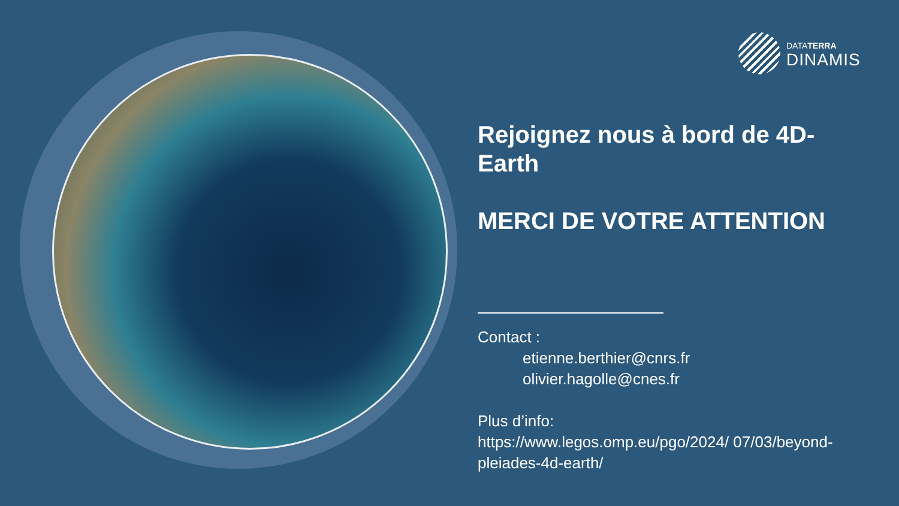DATATERRA
DINAMIS
Rejoignez nous à bord de 4D-Earth
MERCI DE VOTRE ATTENTION
Contact :
etienne.berthier@cnrs.fr
olivier.hagolle@cnes.fr
Plus d’info:
https://www.legos.omp.eu/pgo/2024/ 07/03/beyond-pleiades-4d-earth/